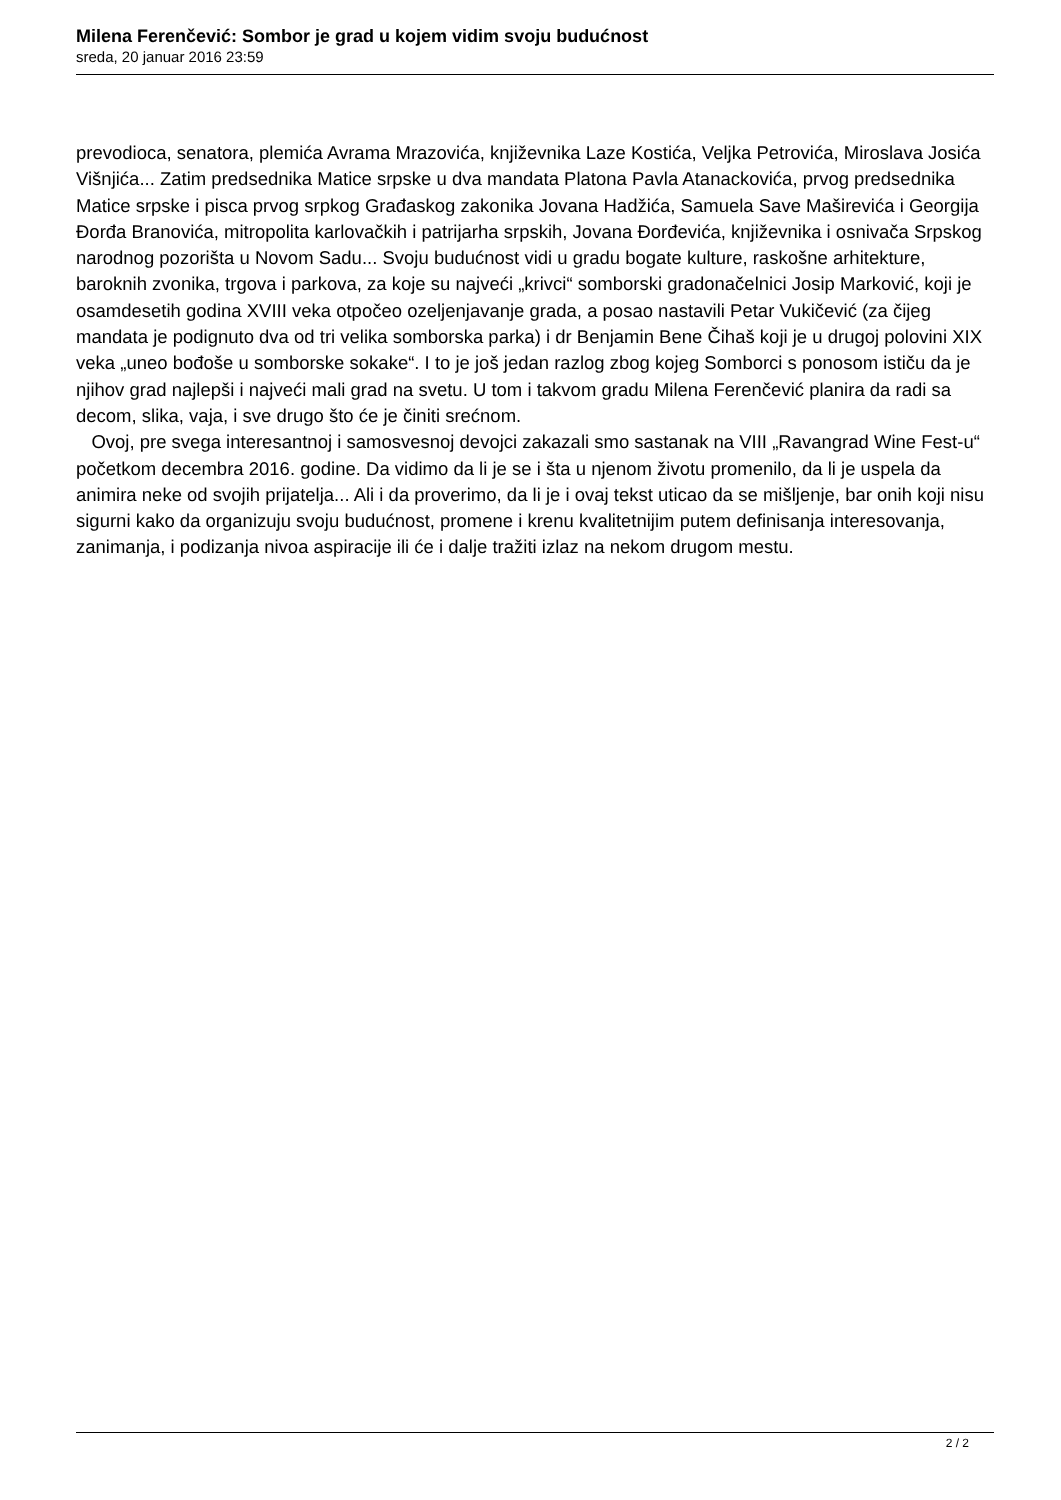Milena Ferenčević: Sombor je grad u kojem vidim svoju budućnost
sreda, 20 januar 2016 23:59
prevodioca, senatora, plemića Avrama Mrazovića, književnika Laze Kostića, Veljka Petrovića, Miroslava Josića Višnjića... Zatim predsednika Matice srpske u dva mandata Platona Pavla Atanackovića, prvog predsednika Matice srpske i pisca prvog srpkog Građaskog zakonika Jovana Hadžića, Samuela Save Maširevića i Georgija Đorđa Branovića, mitropolita karlovačkih i patrijarha srpskih, Jovana Đorđevića, književnika i osnivača Srpskog narodnog pozorišta u Novom Sadu... Svoju budućnost vidi u gradu bogate kulture, raskošne arhitekture, baroknih zvonika, trgova i parkova, za koje su najveći „krivci“ somborski gradonačelnici Josip Marković, koji je osamdesetih godina XVIII veka otpočeo ozeljenjavanje grada, a posao nastavili Petar Vukičević (za čijeg mandata je podignuto dva od tri velika somborska parka) i dr Benjamin Bene Čihaš koji je u drugoj polovini XIX veka „uneo bođoše u somborske sokake“. I to je još jedan razlog zbog kojeg Somborci s ponosom ističu da je njihov grad najlepši i najveći mali grad na svetu. U tom i takvom gradu Milena Ferenčević planira da radi sa decom, slika, vaja, i sve drugo što će je činiti srećnom.
Ovoj, pre svega interesantnoj i samosvesnoj devojci zakazali smo sastanak na VIII „Ravangrad Wine Fest-u“ početkom decembra 2016. godine. Da vidimo da li je se i šta u njenom životu promenilo, da li je uspela da animira neke od svojih prijatelja... Ali i da proverimo, da li je i ovaj tekst uticao da se mišljenje, bar onih koji nisu sigurni kako da organizuju svoju budućnost, promene i krenu kvalitetnijim putem definisanja interesovanja, zanimanja, i podizanja nivoa aspiracije ili će i dalje tražiti izlaz na nekom drugom mestu.
2 / 2